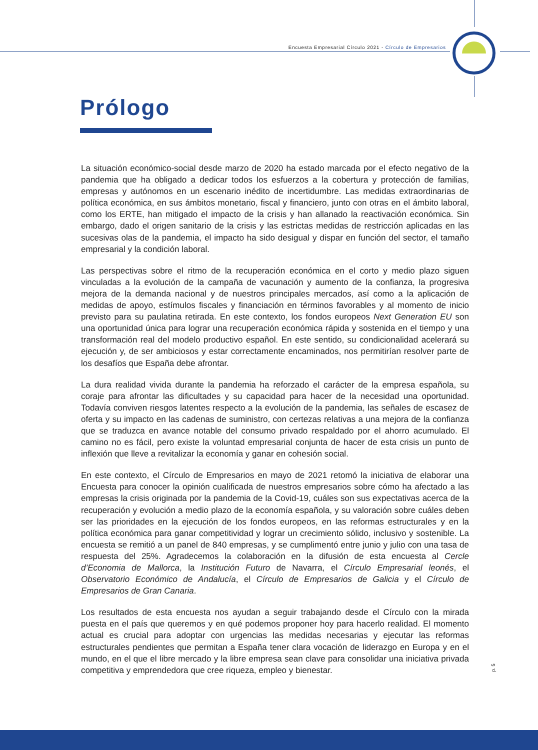Encuesta Empresarial Círculo 2021 - Círculo de Empresarios
Prólogo
La situación económico-social desde marzo de 2020 ha estado marcada por el efecto negativo de la pandemia que ha obligado a dedicar todos los esfuerzos a la cobertura y protección de familias, empresas y autónomos en un escenario inédito de incertidumbre. Las medidas extraordinarias de política económica, en sus ámbitos monetario, fiscal y financiero, junto con otras en el ámbito laboral, como los ERTE, han mitigado el impacto de la crisis y han allanado la reactivación económica. Sin embargo, dado el origen sanitario de la crisis y las estrictas medidas de restricción aplicadas en las sucesivas olas de la pandemia, el impacto ha sido desigual y dispar en función del sector, el tamaño empresarial y la condición laboral.
Las perspectivas sobre el ritmo de la recuperación económica en el corto y medio plazo siguen vinculadas a la evolución de la campaña de vacunación y aumento de la confianza, la progresiva mejora de la demanda nacional y de nuestros principales mercados, así como a la aplicación de medidas de apoyo, estímulos fiscales y financiación en términos favorables y al momento de inicio previsto para su paulatina retirada. En este contexto, los fondos europeos Next Generation EU son una oportunidad única para lograr una recuperación económica rápida y sostenida en el tiempo y una transformación real del modelo productivo español. En este sentido, su condicionalidad acelerará su ejecución y, de ser ambiciosos y estar correctamente encaminados, nos permitirían resolver parte de los desafíos que España debe afrontar.
La dura realidad vivida durante la pandemia ha reforzado el carácter de la empresa española, su coraje para afrontar las dificultades y su capacidad para hacer de la necesidad una oportunidad. Todavía conviven riesgos latentes respecto a la evolución de la pandemia, las señales de escasez de oferta y su impacto en las cadenas de suministro, con certezas relativas a una mejora de la confianza que se traduzca en avance notable del consumo privado respaldado por el ahorro acumulado. El camino no es fácil, pero existe la voluntad empresarial conjunta de hacer de esta crisis un punto de inflexión que lleve a revitalizar la economía y ganar en cohesión social.
En este contexto, el Círculo de Empresarios en mayo de 2021 retomó la iniciativa de elaborar una Encuesta para conocer la opinión cualificada de nuestros empresarios sobre cómo ha afectado a las empresas la crisis originada por la pandemia de la Covid-19, cuáles son sus expectativas acerca de la recuperación y evolución a medio plazo de la economía española, y su valoración sobre cuáles deben ser las prioridades en la ejecución de los fondos europeos, en las reformas estructurales y en la política económica para ganar competitividad y lograr un crecimiento sólido, inclusivo y sostenible. La encuesta se remitió a un panel de 840 empresas, y se cumplimentó entre junio y julio con una tasa de respuesta del 25%. Agradecemos la colaboración en la difusión de esta encuesta al Cercle d’Economia de Mallorca, la Institución Futuro de Navarra, el Círculo Empresarial leonés, el Observatorio Económico de Andalucía, el Círculo de Empresarios de Galicia y el Círculo de Empresarios de Gran Canaria.
Los resultados de esta encuesta nos ayudan a seguir trabajando desde el Círculo con la mirada puesta en el país que queremos y en qué podemos proponer hoy para hacerlo realidad. El momento actual es crucial para adoptar con urgencias las medidas necesarias y ejecutar las reformas estructurales pendientes que permitan a España tener clara vocación de liderazgo en Europa y en el mundo, en el que el libre mercado y la libre empresa sean clave para consolidar una iniciativa privada competitiva y emprendedora que cree riqueza, empleo y bienestar.
p. 5